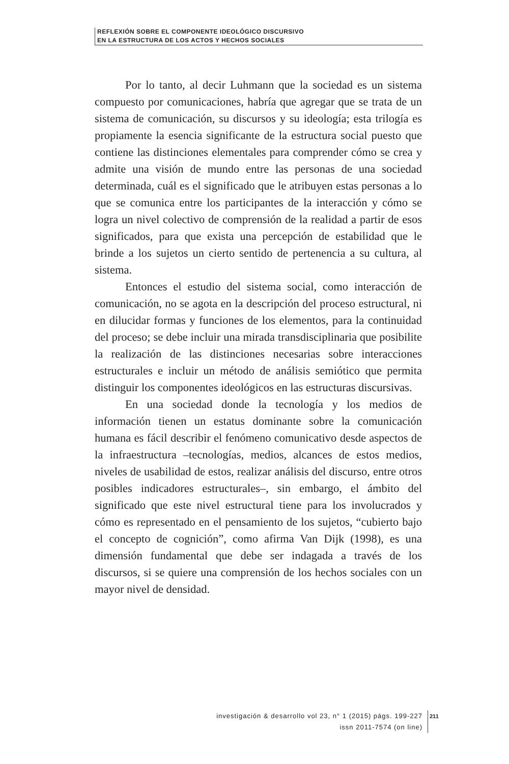REFLEXIÓN SOBRE EL COMPONENTE IDEOLÓGICO DISCURSIVO
EN LA ESTRUCTURA DE LOS ACTOS Y HECHOS SOCIALES
Por lo tanto, al decir Luhmann que la sociedad es un sistema compuesto por comunicaciones, habría que agregar que se trata de un sistema de comunicación, su discursos y su ideología; esta trilogía es propiamente la esencia significante de la estructura social puesto que contiene las distinciones elementales para comprender cómo se crea y admite una visión de mundo entre las personas de una sociedad determinada, cuál es el significado que le atribuyen estas personas a lo que se comunica entre los participantes de la interacción y cómo se logra un nivel colectivo de comprensión de la realidad a partir de esos significados, para que exista una percepción de estabilidad que le brinde a los sujetos un cierto sentido de pertenencia a su cultura, al sistema.
Entonces el estudio del sistema social, como interacción de comunicación, no se agota en la descripción del proceso estructural, ni en dilucidar formas y funciones de los elementos, para la continuidad del proceso; se debe incluir una mirada transdisciplinaria que posibilite la realización de las distinciones necesarias sobre interacciones estructurales e incluir un método de análisis semiótico que permita distinguir los componentes ideológicos en las estructuras discursivas.
En una sociedad donde la tecnología y los medios de información tienen un estatus dominante sobre la comunicación humana es fácil describir el fenómeno comunicativo desde aspectos de la infraestructura –tecnologías, medios, alcances de estos medios, niveles de usabilidad de estos, realizar análisis del discurso, entre otros posibles indicadores estructurales–, sin embargo, el ámbito del significado que este nivel estructural tiene para los involucrados y cómo es representado en el pensamiento de los sujetos, “cubierto bajo el concepto de cognición”, como afirma Van Dijk (1998), es una dimensión fundamental que debe ser indagada a través de los discursos, si se quiere una comprensión de los hechos sociales con un mayor nivel de densidad.
investigación & desarrollo vol 23, n° 1 (2015) págs. 199-227
issn 2011-7574 (on line)
211